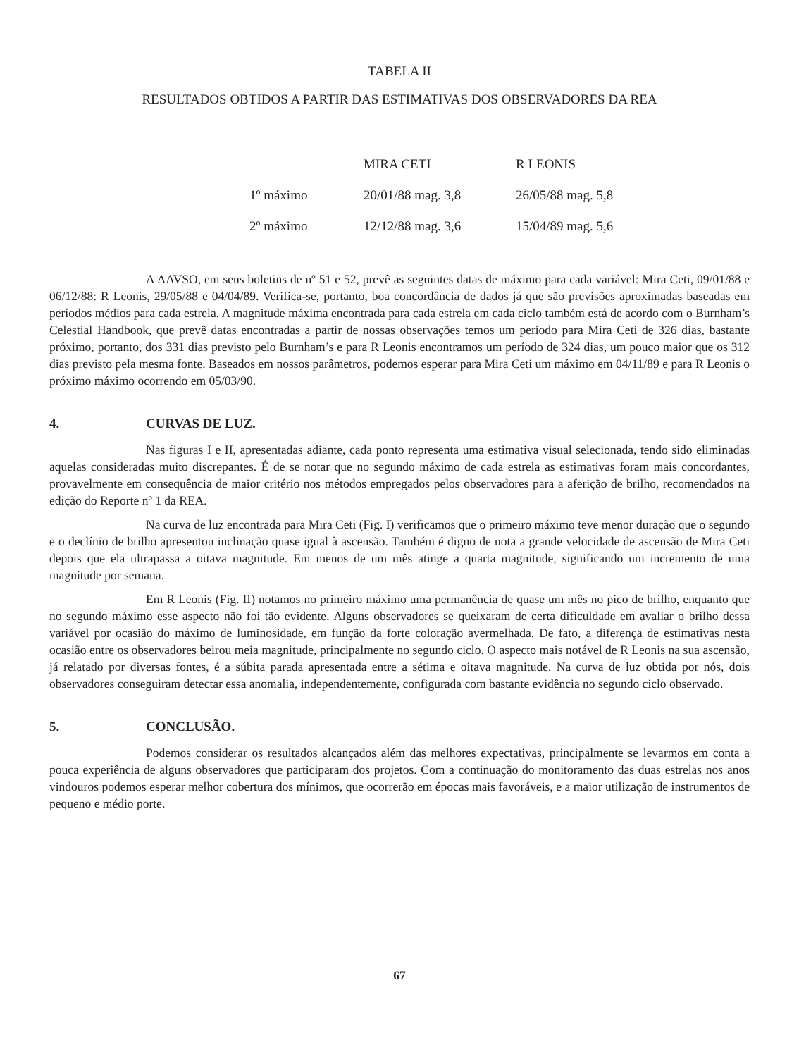TABELA II
RESULTADOS OBTIDOS A PARTIR DAS ESTIMATIVAS DOS OBSERVADORES DA REA
| | MIRA CETI | R LEONIS |
| --- | --- | --- |
| 1º máximo | 20/01/88 mag. 3,8 | 26/05/88 mag. 5,8 |
| 2º máximo | 12/12/88 mag. 3,6 | 15/04/89 mag. 5,6 |
A AAVSO, em seus boletins de nº 51 e 52, prevê as seguintes datas de máximo para cada variável: Mira Ceti, 09/01/88 e 06/12/88: R Leonis, 29/05/88 e 04/04/89. Verifica-se, portanto, boa concordância de dados já que são previsões aproximadas baseadas em períodos médios para cada estrela. A magnitude máxima encontrada para cada estrela em cada ciclo também está de acordo com o Burnham’s Celestial Handbook, que prevê datas encontradas a partir de nossas observações temos um período para Mira Ceti de 326 dias, bastante próximo, portanto, dos 331 dias previsto pelo Burnham’s e para R Leonis encontramos um período de 324 dias, um pouco maior que os 312 dias previsto pela mesma fonte. Baseados em nossos parâmetros, podemos esperar para Mira Ceti um máximo em 04/11/89 e para R Leonis o próximo máximo ocorrendo em 05/03/90.
4. CURVAS DE LUZ.
Nas figuras I e II, apresentadas adiante, cada ponto representa uma estimativa visual selecionada, tendo sido eliminadas aquelas consideradas muito discrepantes. É de se notar que no segundo máximo de cada estrela as estimativas foram mais concordantes, provavelmente em consequência de maior critério nos métodos empregados pelos observadores para a aferição de brilho, recomendados na edição do Reporte nº 1 da REA.
Na curva de luz encontrada para Mira Ceti (Fig. I) verificamos que o primeiro máximo teve menor duração que o segundo e o declínio de brilho apresentou inclinação quase igual à ascensão. Também é digno de nota a grande velocidade de ascensão de Mira Ceti depois que ela ultrapassa a oitava magnitude. Em menos de um mês atinge a quarta magnitude, significando um incremento de uma magnitude por semana.
Em R Leonis (Fig. II) notamos no primeiro máximo uma permanência de quase um mês no pico de brilho, enquanto que no segundo máximo esse aspecto não foi tão evidente. Alguns observadores se queixaram de certa dificuldade em avaliar o brilho dessa variável por ocasião do máximo de luminosidade, em função da forte coloração avermelhada. De fato, a diferença de estimativas nesta ocasião entre os observadores beirou meia magnitude, principalmente no segundo ciclo. O aspecto mais notável de R Leonis na sua ascensão, já relatado por diversas fontes, é a súbita parada apresentada entre a sétima e oitava magnitude. Na curva de luz obtida por nós, dois observadores conseguiram detectar essa anomalia, independentemente, configurada com bastante evidência no segundo ciclo observado.
5. CONCLUSÃO.
Podemos considerar os resultados alcançados além das melhores expectativas, principalmente se levarmos em conta a pouca experiência de alguns observadores que participaram dos projetos. Com a continuação do monitoramento das duas estrelas nos anos vindouros podemos esperar melhor cobertura dos mínimos, que ocorrerão em épocas mais favoráveis, e a maior utilização de instrumentos de pequeno e médio porte.
67